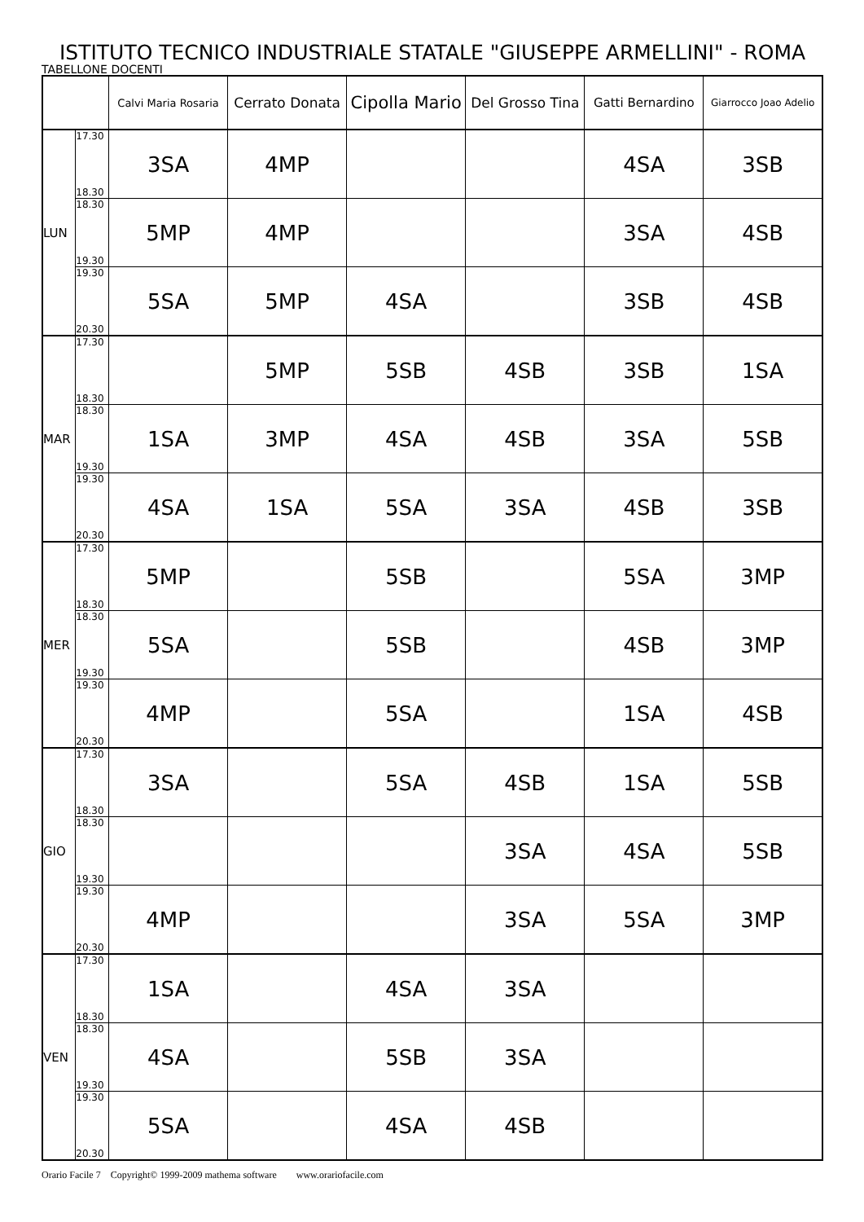ISTITUTO TECNICO INDUSTRIALE STATALE "GIUSEPPE ARMELLINI" - ROMA
TABELLONE DOCENTI
| | | Calvi Maria Rosaria | Cerrato Donata | Cipolla Mario | Del Grosso Tina | Gatti Bernardino | Giarrocco Joao Adelio |
| --- | --- | --- | --- | --- | --- | --- | --- |
| LUN | 17.30 18.30 | 3SA | 4MP | | | 4SA | 3SB |
| | 18.30 19.30 | 5MP | 4MP | | | 3SA | 4SB |
| | 19.30 20.30 | 5SA | 5MP | 4SA | | 3SB | 4SB |
| MAR | 17.30 18.30 | | 5MP | 5SB | 4SB | 3SB | 1SA |
| | 18.30 19.30 | 1SA | 3MP | 4SA | 4SB | 3SA | 5SB |
| | 19.30 20.30 | 4SA | 1SA | 5SA | 3SA | 4SB | 3SB |
| MER | 17.30 18.30 | 5MP | | 5SB | | 5SA | 3MP |
| | 18.30 19.30 | 5SA | | 5SB | | 4SB | 3MP |
| | 19.30 20.30 | 4MP | | 5SA | | 1SA | 4SB |
| GIO | 17.30 18.30 | 3SA | | 5SA | 4SB | 1SA | 5SB |
| | 18.30 19.30 | | | | 3SA | 4SA | 5SB |
| | 19.30 20.30 | 4MP | | | 3SA | 5SA | 3MP |
| VEN | 17.30 18.30 | 1SA | | 4SA | 3SA | | |
| | 18.30 19.30 | 4SA | | 5SB | 3SA | | |
| | 19.30 20.30 | 5SA | | 4SA | 4SB | | |
Orario Facile 7 Copyright© 1999-2009 mathema software www.orariofacile.com